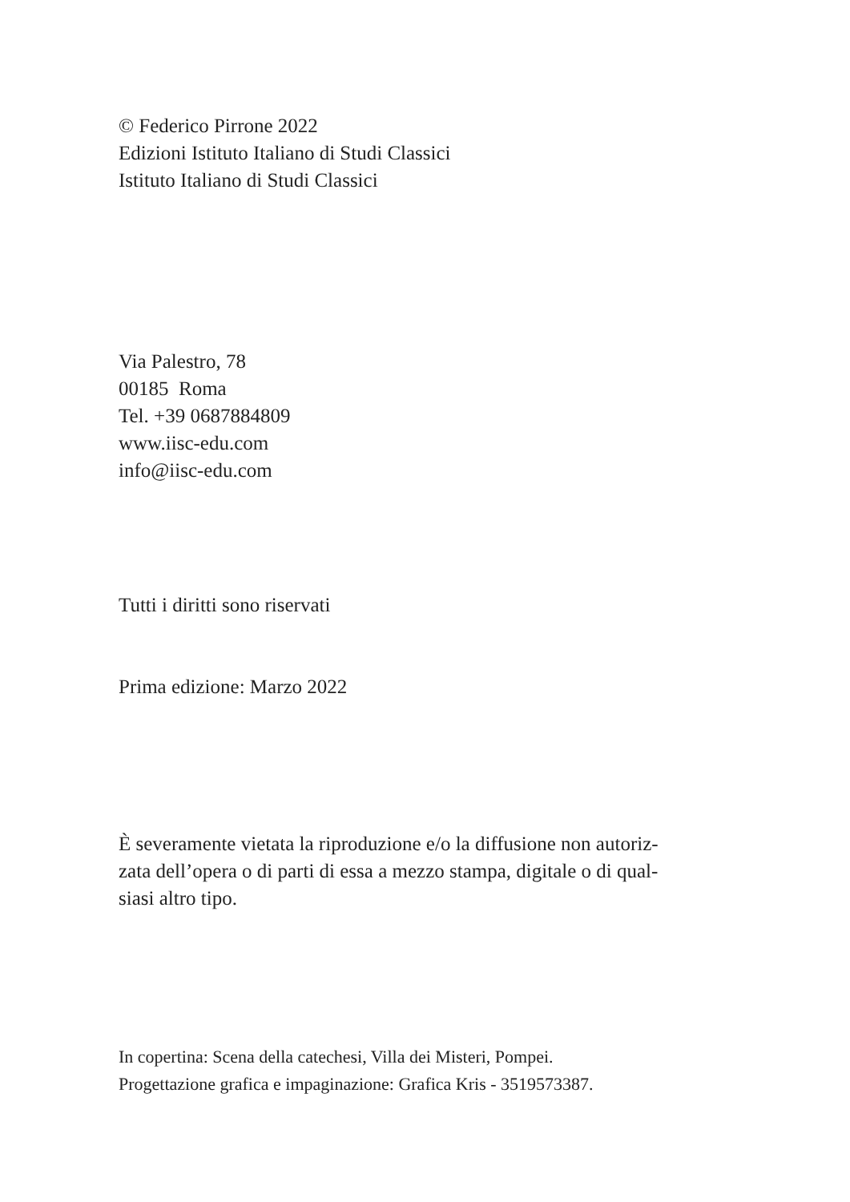© Federico Pirrone 2022
Edizioni Istituto Italiano di Studi Classici
Istituto Italiano di Studi Classici
Via Palestro, 78
00185 Roma
Tel. +39 0687884809
www.iisc-edu.com
info@iisc-edu.com
Tutti i diritti sono riservati
Prima edizione: Marzo 2022
È severamente vietata la riproduzione e/o la diffusione non autoriz-
zata dell’opera o di parti di essa a mezzo stampa, digitale o di qual-
siasi altro tipo.
In copertina: Scena della catechesi, Villa dei Misteri, Pompei.
Progettazione grafica e impaginazione: Grafica Kris - 3519573387.